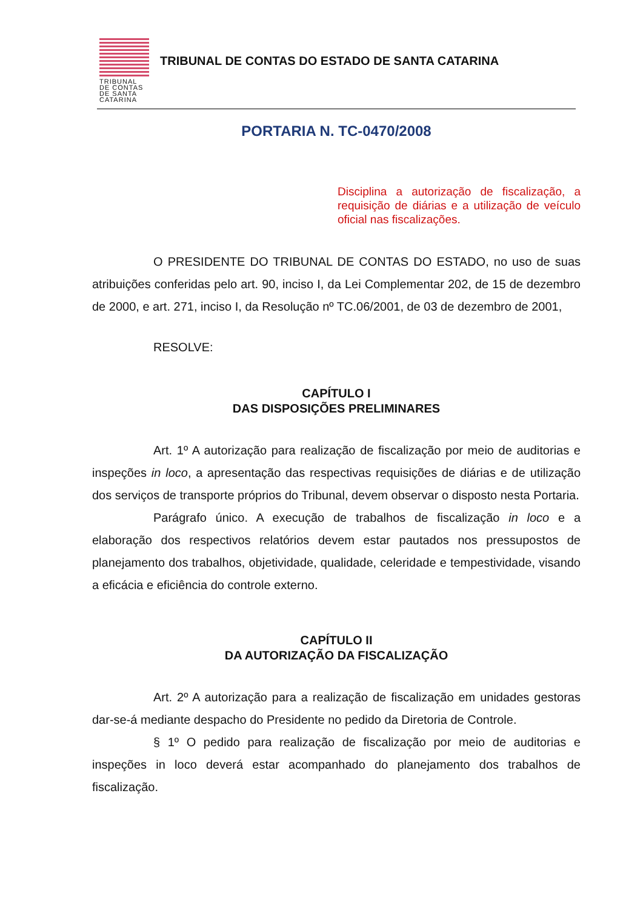TRIBUNAL
DE CONTAS
DE SANTA
CATARINA
TRIBUNAL DE CONTAS DO ESTADO DE SANTA CATARINA
PORTARIA N. TC-0470/2008
Disciplina a autorização de fiscalização, a requisição de diárias e a utilização de veículo oficial nas fiscalizações.
O PRESIDENTE DO TRIBUNAL DE CONTAS DO ESTADO, no uso de suas atribuições conferidas pelo art. 90, inciso I, da Lei Complementar 202, de 15 de dezembro de 2000, e art. 271, inciso I, da Resolução nº TC.06/2001, de 03 de dezembro de 2001,
RESOLVE:
CAPÍTULO I
DAS DISPOSIÇÕES PRELIMINARES
Art. 1º A autorização para realização de fiscalização por meio de auditorias e inspeções in loco, a apresentação das respectivas requisições de diárias e de utilização dos serviços de transporte próprios do Tribunal, devem observar o disposto nesta Portaria.
Parágrafo único. A execução de trabalhos de fiscalização in loco e a elaboração dos respectivos relatórios devem estar pautados nos pressupostos de planejamento dos trabalhos, objetividade, qualidade, celeridade e tempestividade, visando a eficácia e eficiência do controle externo.
CAPÍTULO II
DA AUTORIZAÇÃO DA FISCALIZAÇÃO
Art. 2º A autorização para a realização de fiscalização em unidades gestoras dar-se-á mediante despacho do Presidente no pedido da Diretoria de Controle.
§ 1º O pedido para realização de fiscalização por meio de auditorias e inspeções in loco deverá estar acompanhado do planejamento dos trabalhos de fiscalização.